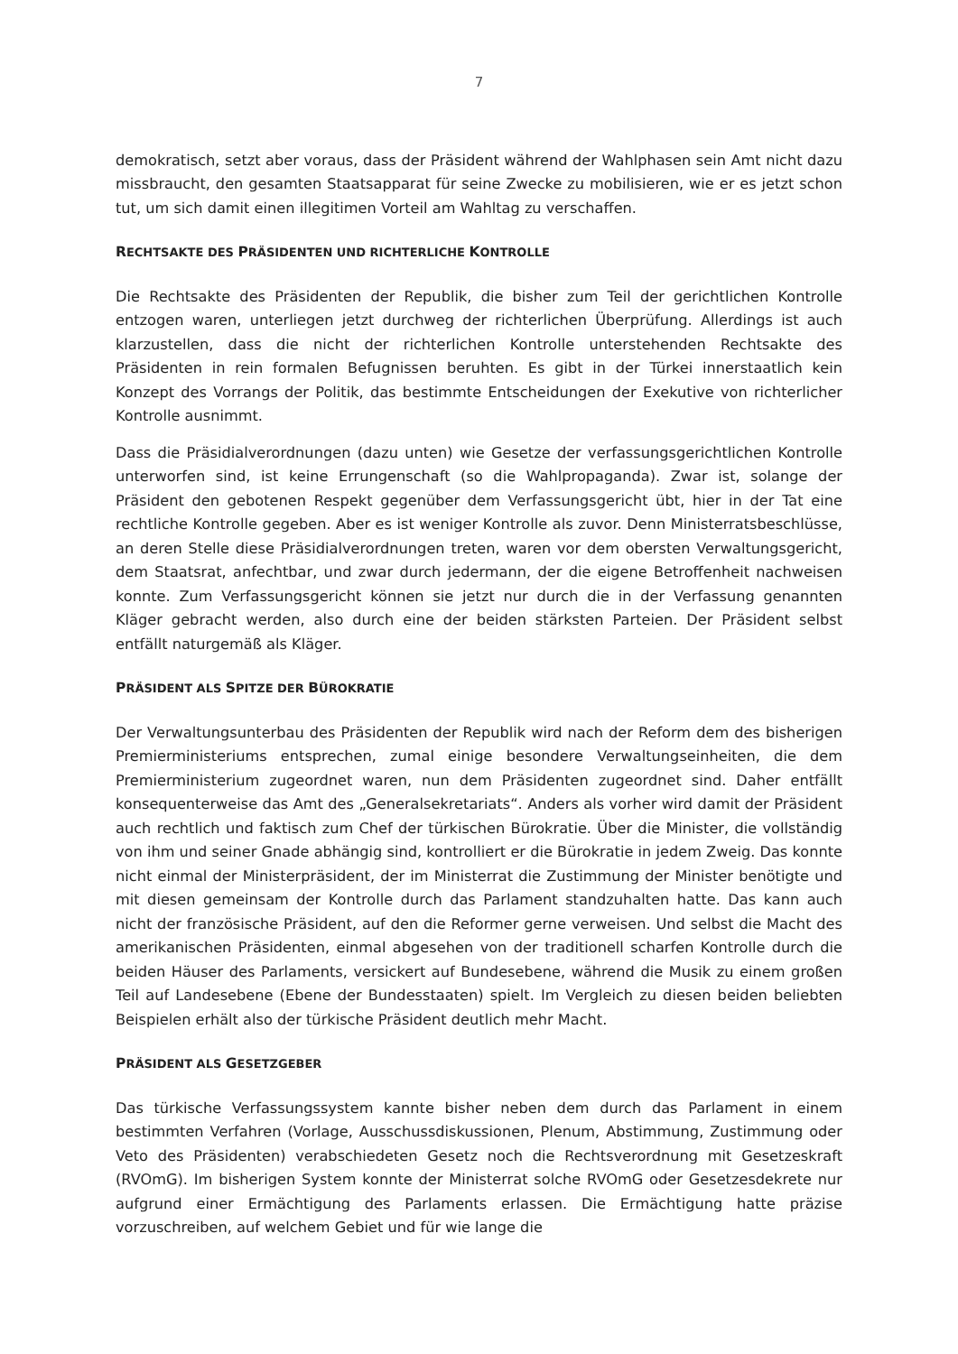7
demokratisch, setzt aber voraus, dass der Präsident während der Wahlphasen sein Amt nicht dazu missbraucht, den gesamten Staatsapparat für seine Zwecke zu mobilisieren, wie er es jetzt schon tut, um sich damit einen illegitimen Vorteil am Wahltag zu verschaffen.
RECHTSAKTE DES PRÄSIDENTEN UND RICHTERLICHE KONTROLLE
Die Rechtsakte des Präsidenten der Republik, die bisher zum Teil der gerichtlichen Kontrolle entzogen waren, unterliegen jetzt durchweg der richterlichen Überprüfung. Allerdings ist auch klarzustellen, dass die nicht der richterlichen Kontrolle unterstehenden Rechtsakte des Präsidenten in rein formalen Befugnissen beruhten. Es gibt in der Türkei innerstaatlich kein Konzept des Vorrangs der Politik, das bestimmte Entscheidungen der Exekutive von richterlicher Kontrolle ausnimmt.
Dass die Präsidialverordnungen (dazu unten) wie Gesetze der verfassungsgerichtlichen Kontrolle unterworfen sind, ist keine Errungenschaft (so die Wahlpropaganda). Zwar ist, solange der Präsident den gebotenen Respekt gegenüber dem Verfassungsgericht übt, hier in der Tat eine rechtliche Kontrolle gegeben. Aber es ist weniger Kontrolle als zuvor. Denn Ministerratsbeschlüsse, an deren Stelle diese Präsidialverordnungen treten, waren vor dem obersten Verwaltungsgericht, dem Staatsrat, anfechtbar, und zwar durch jedermann, der die eigene Betroffenheit nachweisen konnte. Zum Verfassungsgericht können sie jetzt nur durch die in der Verfassung genannten Kläger gebracht werden, also durch eine der beiden stärksten Parteien. Der Präsident selbst entfällt naturgemäß als Kläger.
PRÄSIDENT ALS SPITZE DER BÜROKRATIE
Der Verwaltungsunterbau des Präsidenten der Republik wird nach der Reform dem des bisherigen Premierministeriums entsprechen, zumal einige besondere Verwaltungseinheiten, die dem Premierministerium zugeordnet waren, nun dem Präsidenten zugeordnet sind. Daher entfällt konsequenterweise das Amt des „Generalsekretariats“. Anders als vorher wird damit der Präsident auch rechtlich und faktisch zum Chef der türkischen Bürokratie. Über die Minister, die vollständig von ihm und seiner Gnade abhängig sind, kontrolliert er die Bürokratie in jedem Zweig. Das konnte nicht einmal der Ministerpräsident, der im Ministerrat die Zustimmung der Minister benötigte und mit diesen gemeinsam der Kontrolle durch das Parlament standzuhalten hatte. Das kann auch nicht der französische Präsident, auf den die Reformer gerne verweisen. Und selbst die Macht des amerikanischen Präsidenten, einmal abgesehen von der traditionell scharfen Kontrolle durch die beiden Häuser des Parlaments, versickert auf Bundesebene, während die Musik zu einem großen Teil auf Landesebene (Ebene der Bundesstaaten) spielt. Im Vergleich zu diesen beiden beliebten Beispielen erhält also der türkische Präsident deutlich mehr Macht.
PRÄSIDENT ALS GESETZGEBER
Das türkische Verfassungssystem kannte bisher neben dem durch das Parlament in einem bestimmten Verfahren (Vorlage, Ausschussdiskussionen, Plenum, Abstimmung, Zustimmung oder Veto des Präsidenten) verabschiedeten Gesetz noch die Rechtsverordnung mit Gesetzeskraft (RVOmG). Im bisherigen System konnte der Ministerrat solche RVOmG oder Gesetzesdekrete nur aufgrund einer Ermächtigung des Parlaments erlassen. Die Ermächtigung hatte präzise vorzuschreiben, auf welchem Gebiet und für wie lange die